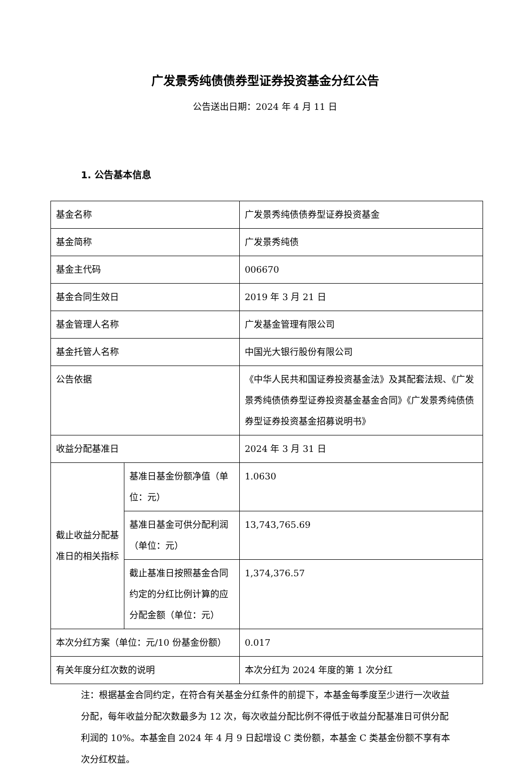广发景秀纯债债券型证券投资基金分红公告
公告送出日期：2024 年 4 月 11 日
1. 公告基本信息
| 基金名称 | | 广发景秀纯债债券型证券投资基金 |
| 基金简称 | | 广发景秀纯债 |
| 基金主代码 | | 006670 |
| 基金合同生效日 | | 2019 年 3 月 21 日 |
| 基金管理人名称 | | 广发基金管理有限公司 |
| 基金托管人名称 | | 中国光大银行股份有限公司 |
| 公告依据 | | 《中华人民共和国证券投资基金法》及其配套法规、《广发景秀纯债债券型证券投资基金基金合同》《广发景秀纯债债券型证券投资基金招募说明书》 |
| 收益分配基准日 | | 2024 年 3 月 31 日 |
| 截止收益分配基准日的相关指标 | 基准日基金份额净值（单位：元） | 1.0630 |
| | 基准日基金可供分配利润（单位：元） | 13,743,765.69 |
| | 截止基准日按照基金合同约定的分红比例计算的应分配金额（单位：元） | 1,374,376.57 |
| 本次分红方案（单位：元/10 份基金份额） | | 0.017 |
| 有关年度分红次数的说明 | | 本次分红为 2024 年度的第 1 次分红 |
注：根据基金合同约定，在符合有关基金分红条件的前提下，本基金每季度至少进行一次收益分配，每年收益分配次数最多为 12 次，每次收益分配比例不得低于收益分配基准日可供分配利润的 10%。本基金自 2024 年 4 月 9 日起增设 C 类份额，本基金 C 类基金份额不享有本次分红权益。